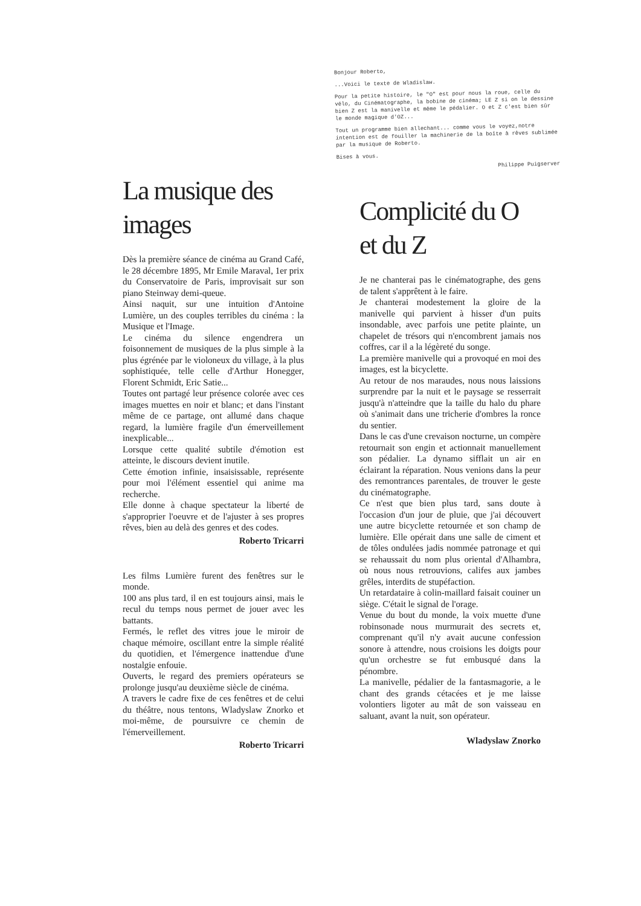La musique des images
Dès la première séance de cinéma au Grand Café, le 28 décembre 1895, Mr Emile Maraval, 1er prix du Conservatoire de Paris, improvisait sur son piano Steinway demi-queue.
Ainsi naquit, sur une intuition d'Antoine Lumière, un des couples terribles du cinéma : la Musique et l'Image.
Le cinéma du silence engendrera un foisonnement de musiques de la plus simple à la plus égrénée par le violoneux du village, à la plus sophistiquée, telle celle d'Arthur Honegger, Florent Schmidt, Eric Satie...
Toutes ont partagé leur présence colorée avec ces images muettes en noir et blanc; et dans l'instant même de ce partage, ont allumé dans chaque regard, la lumière fragile d'un émerveillement inexplicable...
Lorsque cette qualité subtile d'émotion est atteinte, le discours devient inutile.
Cette émotion infinie, insaisissable, représente pour moi l'élément essentiel qui anime ma recherche.
Elle donne à chaque spectateur la liberté de s'approprier l'oeuvre et de l'ajuster à ses propres rêves, bien au delà des genres et des codes.
Roberto Tricarri
Les films Lumière furent des fenêtres sur le monde.
100 ans plus tard, il en est toujours ainsi, mais le recul du temps nous permet de jouer avec les battants.
Fermés, le reflet des vitres joue le miroir de chaque mémoire, oscillant entre la simple réalité du quotidien, et l'émergence inattendue d'une nostalgie enfouie.
Ouverts, le regard des premiers opérateurs se prolonge jusqu'au deuxième siècle de cinéma.
A travers le cadre fixe de ces fenêtres et de celui du théâtre, nous tentons, Wladyslaw Znorko et moi-même, de poursuivre ce chemin de l'émerveillement.
Roberto Tricarri
Bonjour Roberto,
...Voici le texte de Wladislaw.
Pour la petite histoire, le "O" est pour nous la roue, celle du vélo, du Cinématographe, la bobine de cinéma; LE Z si on le dessine bien Z est la manivelle et même le pédalier. O et Z c'est bien sûr le monde magique d'OZ...
Tout un programme bien allechant... comme vous le voyez,notre intention est de fouiller la machinerie de la boîte à rêves sublimée par la musique de Roberto.
Bises à vous.
Philippe Puigserver
Complicité du O et du Z
Je ne chanterai pas le cinématographe, des gens de talent s'apprêtent à le faire.
Je chanterai modestement la gloire de la manivelle qui parvient à hisser d'un puits insondable, avec parfois une petite plainte, un chapelet de trésors qui n'encombrent jamais nos coffres, car il a la légèreté du songe.
La première manivelle qui a provoqué en moi des images, est la bicyclette.
Au retour de nos maraudes, nous nous laissions surprendre par la nuit et le paysage se resserrait jusqu'à n'atteindre que la taille du halo du phare où s'animait dans une tricherie d'ombres la ronce du sentier.
Dans le cas d'une crevaison nocturne, un compère retournait son engin et actionnait manuellement son pédalier. La dynamo sifflait un air en éclairant la réparation. Nous venions dans la peur des remontrances parentales, de trouver le geste du cinématographe.
Ce n'est que bien plus tard, sans doute à l'occasion d'un jour de pluie, que j'ai découvert une autre bicyclette retournée et son champ de lumière. Elle opérait dans une salle de ciment et de tôles ondulées jadis nommée patronage et qui se rehaussait du nom plus oriental d'Alhambra, où nous nous retrouvions, califes aux jambes grêles, interdits de stupéfaction.
Un retardataire à colin-maillard faisait couiner un siège. C'était le signal de l'orage.
Venue du bout du monde, la voix muette d'une robinsonade nous murmurait des secrets et, comprenant qu'il n'y avait aucune confession sonore à attendre, nous croisions les doigts pour qu'un orchestre se fut embusqué dans la pénombre.
La manivelle, pédalier de la fantasmagorie, a le chant des grands cétacées et je me laisse volontiers ligoter au mât de son vaisseau en saluant, avant la nuit, son opérateur.
Wladyslaw Znorko